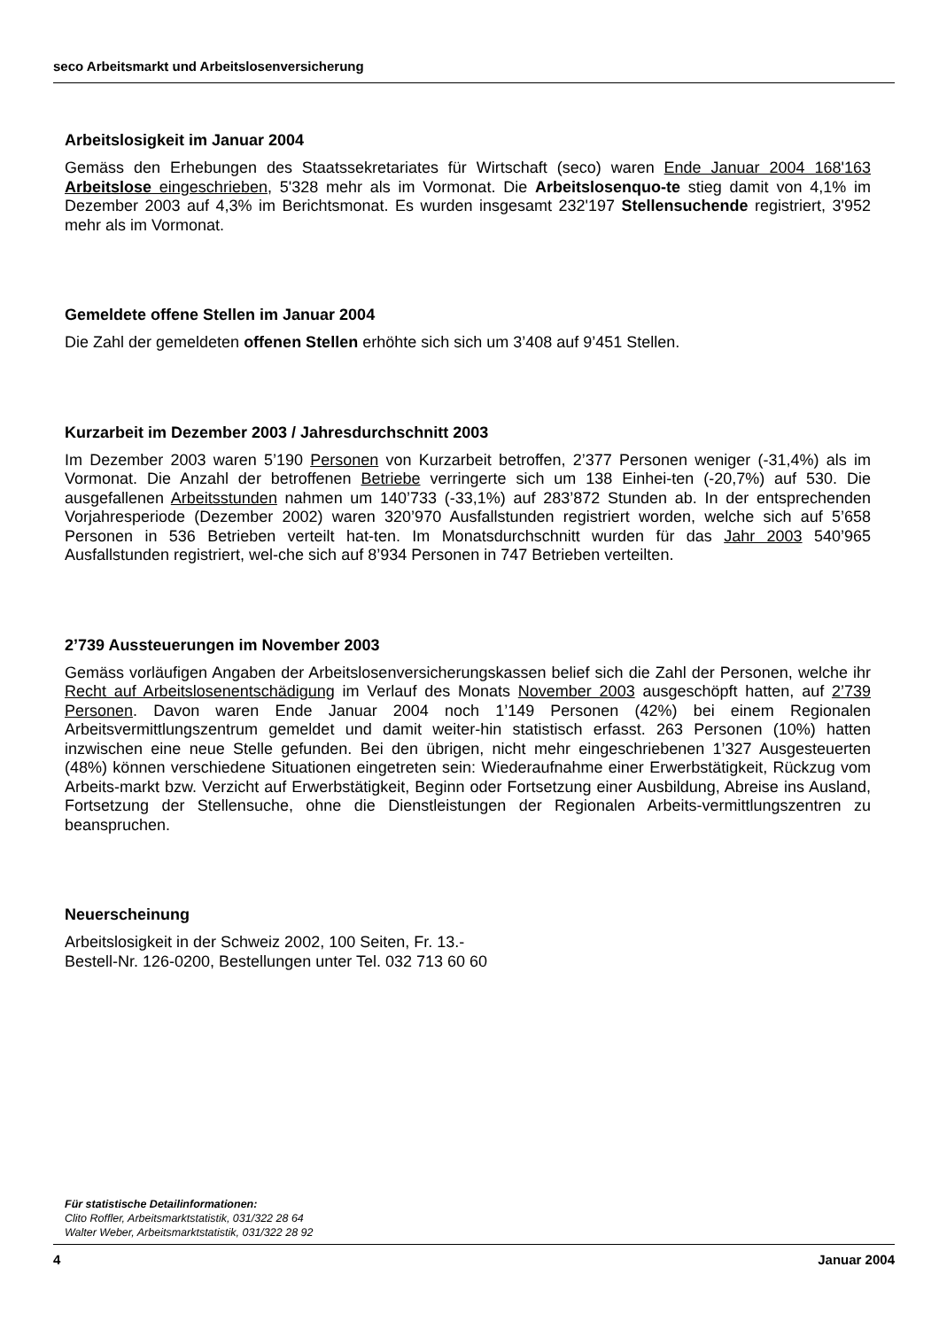seco Arbeitsmarkt und Arbeitslosenversicherung
Arbeitslosigkeit im Januar 2004
Gemäss den Erhebungen des Staatssekretariates für Wirtschaft (seco) waren Ende Januar 2004 168'163 Arbeitslose eingeschrieben, 5'328 mehr als im Vormonat. Die Arbeitslosenquo-te stieg damit von 4,1% im Dezember 2003 auf 4,3% im Berichtsmonat. Es wurden insgesamt 232'197 Stellensuchende registriert, 3'952 mehr als im Vormonat.
Gemeldete offene Stellen im Januar 2004
Die Zahl der gemeldeten offenen Stellen erhöhte sich sich um 3’408 auf 9’451 Stellen.
Kurzarbeit im Dezember 2003 / Jahresdurchschnitt 2003
Im Dezember 2003 waren 5’190 Personen von Kurzarbeit betroffen, 2’377 Personen weniger (-31,4%) als im Vormonat. Die Anzahl der betroffenen Betriebe verringerte sich um 138 Einhei-ten (-20,7%) auf 530. Die ausgefallenen Arbeitsstunden nahmen um 140’733 (-33,1%) auf 283’872 Stunden ab. In der entsprechenden Vorjahresperiode (Dezember 2002) waren 320’970 Ausfallstunden registriert worden, welche sich auf 5’658 Personen in 536 Betrieben verteilt hat-ten. Im Monatsdurchschnitt wurden für das Jahr 2003 540’965 Ausfallstunden registriert, wel-che sich auf 8’934 Personen in 747 Betrieben verteilten.
2’739 Aussteuerungen im November 2003
Gemäss vorläufigen Angaben der Arbeitslosenversicherungskassen belief sich die Zahl der Personen, welche ihr Recht auf Arbeitslosenentschädigung im Verlauf des Monats November 2003 ausgeschöpft hatten, auf 2’739 Personen. Davon waren Ende Januar 2004 noch 1’149 Personen (42%) bei einem Regionalen Arbeitsvermittlungszentrum gemeldet und damit weiter-hin statistisch erfasst. 263 Personen (10%) hatten inzwischen eine neue Stelle gefunden. Bei den übrigen, nicht mehr eingeschriebenen 1’327 Ausgesteuerten (48%) können verschiedene Situationen eingetreten sein: Wiederaufnahme einer Erwerbstätigkeit, Rückzug vom Arbeits-markt bzw. Verzicht auf Erwerbstätigkeit, Beginn oder Fortsetzung einer Ausbildung, Abreise ins Ausland, Fortsetzung der Stellensuche, ohne die Dienstleistungen der Regionalen Arbeits-vermittlungszentren zu beanspruchen.
Neuerscheinung
Arbeitslosigkeit in der Schweiz 2002, 100 Seiten, Fr. 13.-
Bestell-Nr. 126-0200, Bestellungen unter Tel. 032 713 60 60
Für statistische Detailinformationen:
Clito Roffler, Arbeitsmarktstatistik, 031/322 28 64
Walter Weber, Arbeitsmarktstatistik, 031/322 28 92
4 Januar 2004